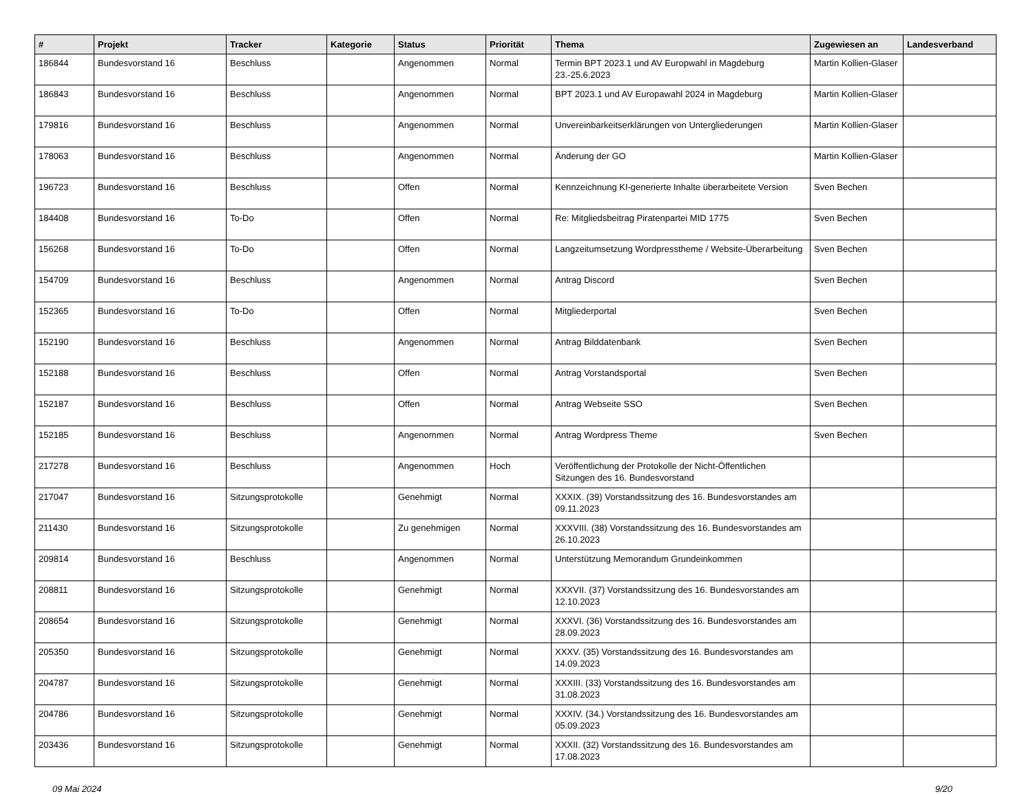| # | Projekt | Tracker | Kategorie | Status | Priorität | Thema | Zugewiesen an | Landesverband |
| --- | --- | --- | --- | --- | --- | --- | --- | --- |
| 186844 | Bundesvorstand 16 | Beschluss | | Angenommen | Normal | Termin BPT 2023.1 und AV Europwahl in Magdeburg 23.-25.6.2023 | Martin Kollien-Glaser | |
| 186843 | Bundesvorstand 16 | Beschluss | | Angenommen | Normal | BPT 2023.1 und AV Europawahl 2024 in Magdeburg | Martin Kollien-Glaser | |
| 179816 | Bundesvorstand 16 | Beschluss | | Angenommen | Normal | Unvereinbarkeitserklärungen von Untergliederungen | Martin Kollien-Glaser | |
| 178063 | Bundesvorstand 16 | Beschluss | | Angenommen | Normal | Änderung der GO | Martin Kollien-Glaser | |
| 196723 | Bundesvorstand 16 | Beschluss | | Offen | Normal | Kennzeichnung KI-generierte Inhalte überarbeitete Version | Sven Bechen | |
| 184408 | Bundesvorstand 16 | To-Do | | Offen | Normal | Re: Mitgliedsbeitrag Piratenpartei MID 1775 | Sven Bechen | |
| 156268 | Bundesvorstand 16 | To-Do | | Offen | Normal | Langzeitumsetzung Wordpresstheme / Website-Überarbeitung | Sven Bechen | |
| 154709 | Bundesvorstand 16 | Beschluss | | Angenommen | Normal | Antrag Discord | Sven Bechen | |
| 152365 | Bundesvorstand 16 | To-Do | | Offen | Normal | Mitgliederportal | Sven Bechen | |
| 152190 | Bundesvorstand 16 | Beschluss | | Angenommen | Normal | Antrag Bilddatenbank | Sven Bechen | |
| 152188 | Bundesvorstand 16 | Beschluss | | Offen | Normal | Antrag Vorstandsportal | Sven Bechen | |
| 152187 | Bundesvorstand 16 | Beschluss | | Offen | Normal | Antrag Webseite SSO | Sven Bechen | |
| 152185 | Bundesvorstand 16 | Beschluss | | Angenommen | Normal | Antrag Wordpress Theme | Sven Bechen | |
| 217278 | Bundesvorstand 16 | Beschluss | | Angenommen | Hoch | Veröffentlichung der Protokolle der Nicht-Öffentlichen Sitzungen des 16. Bundesvorstand | | |
| 217047 | Bundesvorstand 16 | Sitzungsprotokolle | | Genehmigt | Normal | XXXIX. (39) Vorstandssitzung des 16. Bundesvorstandes am 09.11.2023 | | |
| 211430 | Bundesvorstand 16 | Sitzungsprotokolle | | Zu genehmigen | Normal | XXXVIII. (38) Vorstandssitzung des 16. Bundesvorstandes am 26.10.2023 | | |
| 209814 | Bundesvorstand 16 | Beschluss | | Angenommen | Normal | Unterstützung Memorandum Grundeinkommen | | |
| 208811 | Bundesvorstand 16 | Sitzungsprotokolle | | Genehmigt | Normal | XXXVII. (37) Vorstandssitzung des 16. Bundesvorstandes am 12.10.2023 | | |
| 208654 | Bundesvorstand 16 | Sitzungsprotokolle | | Genehmigt | Normal | XXXVI. (36) Vorstandssitzung des 16. Bundesvorstandes am 28.09.2023 | | |
| 205350 | Bundesvorstand 16 | Sitzungsprotokolle | | Genehmigt | Normal | XXXV. (35) Vorstandssitzung des 16. Bundesvorstandes am 14.09.2023 | | |
| 204787 | Bundesvorstand 16 | Sitzungsprotokolle | | Genehmigt | Normal | XXXIII. (33) Vorstandssitzung des 16. Bundesvorstandes am 31.08.2023 | | |
| 204786 | Bundesvorstand 16 | Sitzungsprotokolle | | Genehmigt | Normal | XXXIV. (34.) Vorstandssitzung des 16. Bundesvorstandes am 05.09.2023 | | |
| 203436 | Bundesvorstand 16 | Sitzungsprotokolle | | Genehmigt | Normal | XXXII. (32) Vorstandssitzung des 16. Bundesvorstandes am 17.08.2023 | | |
09 Mai 2024 9/20